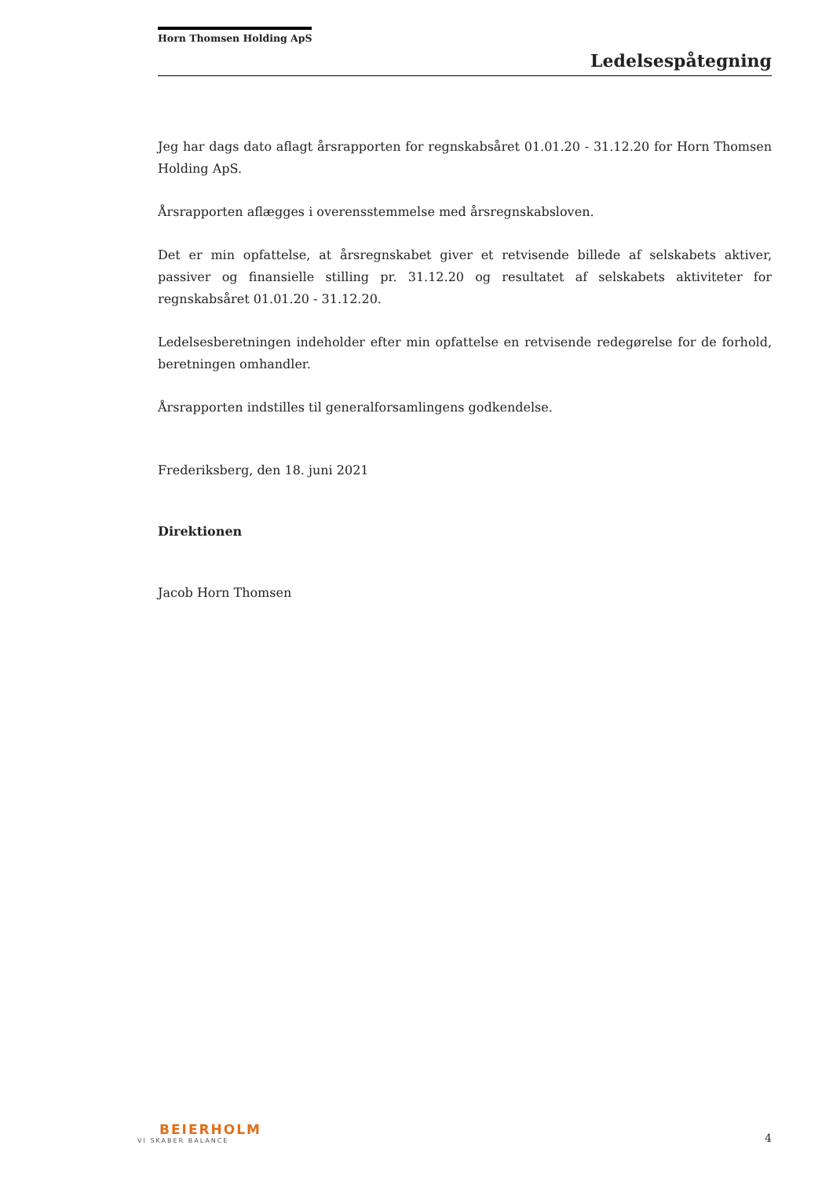Horn Thomsen Holding ApS
Ledelsespåtegning
Jeg har dags dato aflagt årsrapporten for regnskabsåret 01.01.20 - 31.12.20 for Horn Thomsen Holding ApS.
Årsrapporten aflægges i overensstemmelse med årsregnskabsloven.
Det er min opfattelse, at årsregnskabet giver et retvisende billede af selskabets aktiver, passiver og finansielle stilling pr. 31.12.20 og resultatet af selskabets aktiviteter for regnskabsåret 01.01.20 - 31.12.20.
Ledelsesberetningen indeholder efter min opfattelse en retvisende redegørelse for de forhold, beretningen omhandler.
Årsrapporten indstilles til generalforsamlingens godkendelse.
Frederiksberg, den 18. juni 2021
Direktionen
Jacob Horn Thomsen
BEIERHOLM
VI SKABER BALANCE
4